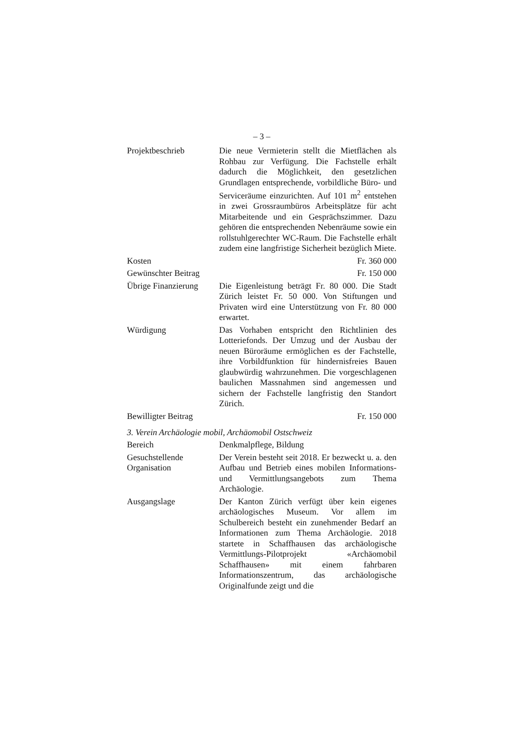– 3 –
Projektbeschrieb Die neue Vermieterin stellt die Mietflächen als Rohbau zur Verfügung. Die Fachstelle erhält dadurch die Möglichkeit, den gesetzlichen Grundlagen entsprechende, vorbildliche Büro- und Serviceräume einzurichten. Auf 101 m<sup>2</sup> entstehen in zwei Grossraumbüros Arbeitsplätze für acht Mitarbeitende und ein Gesprächszimmer. Dazu gehören die entsprechenden Nebenräume sowie ein rollstuhlgerechter WC-Raum. Die Fachstelle erhält zudem eine langfristige Sicherheit bezüglich Miete.
Kosten Fr. 360 000
Gewünschter Beitrag
Fr. 150 000
Übrige Finanzierung
Die Eigenleistung beträgt Fr. 80 000. Die Stadt Zürich leistet Fr. 50 000. Von Stiftungen und Privaten wird eine Unterstützung von Fr. 80 000 erwartet.
Würdigung Das Vorhaben entspricht den Richtlinien des Lotteriefonds. Der Umzug und der Ausbau der neuen Büroräume ermöglichen es der Fachstelle, ihre Vorbildfunktion für hindernisfreies Bauen glaubwürdig wahrzunehmen. Die vorgeschlagenen baulichen Massnahmen sind angemessen und sichern der Fachstelle langfristig den Standort Zürich.
Bewilligter Beitrag
Fr. 150 000
3. Verein Archäologie mobil, Archäomobil Ostschweiz
Bereich Denkmalpflege, Bildung
Gesuchstellende Organisation
Der Verein besteht seit 2018. Er bezweckt u. a. den Aufbau und Betrieb eines mobilen Informations- und Vermittlungsangebots zum Thema Archäologie.
Ausgangslage Der Kanton Zürich verfügt über kein eigenes archäologisches Museum. Vor allem im Schulbereich besteht ein zunehmender Bedarf an Informationen zum Thema Archäologie. 2018 startete in Schaffhausen das archäologische Vermittlungs-Pilotprojekt «Archäomobil Schaffhausen» mit einem fahrbaren Informationszentrum, das archäologische Originalfunde zeigt und die